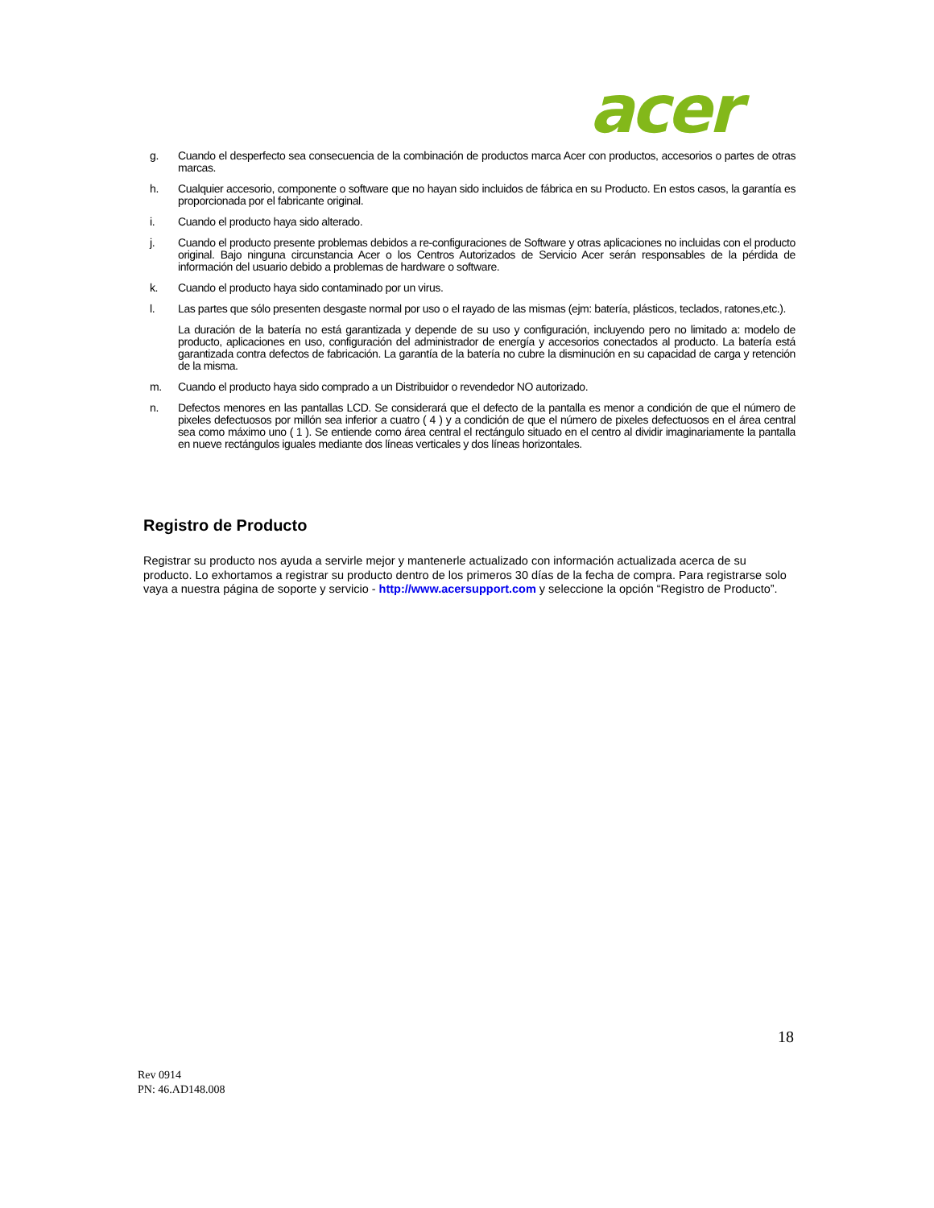acer
g. Cuando el desperfecto sea consecuencia de la combinación de productos marca Acer con productos, accesorios o partes de otras marcas.
h. Cualquier accesorio, componente o software que no hayan sido incluidos de fábrica en su Producto. En estos casos, la garantía es proporcionada por el fabricante original.
i. Cuando el producto haya sido alterado.
j. Cuando el producto presente problemas debidos a re-configuraciones de Software y otras aplicaciones no incluidas con el producto original. Bajo ninguna circunstancia Acer o los Centros Autorizados de Servicio Acer serán responsables de la pérdida de información del usuario debido a problemas de hardware o software.
k. Cuando el producto haya sido contaminado por un virus.
l. Las partes que sólo presenten desgaste normal por uso o el rayado de las mismas (ejm: batería, plásticos, teclados, ratones,etc.).
La duración de la batería no está garantizada y depende de su uso y configuración, incluyendo pero no limitado a: modelo de producto, aplicaciones en uso, configuración del administrador de energía y accesorios conectados al producto. La batería está garantizada contra defectos de fabricación. La garantía de la batería no cubre la disminución en su capacidad de carga y retención de la misma.
m. Cuando el producto haya sido comprado a un Distribuidor o revendedor NO autorizado.
n. Defectos menores en las pantallas LCD. Se considerará que el defecto de la pantalla es menor a condición de que el número de pixeles defectuosos por millón sea inferior a cuatro ( 4 ) y a condición de que el número de pixeles defectuosos en el área central sea como máximo uno ( 1 ). Se entiende como área central el rectángulo situado en el centro al dividir imaginariamente la pantalla en nueve rectángulos iguales mediante dos líneas verticales y dos líneas horizontales.
Registro de Producto
Registrar su producto nos ayuda a servirle mejor y mantenerle actualizado con información actualizada acerca de su producto. Lo exhortamos a registrar su producto dentro de los primeros 30 días de la fecha de compra. Para registrarse solo vaya a nuestra página de soporte y servicio - http://www.acersupport.com y seleccione la opción “Registro de Producto”.
18
Rev 0914
PN: 46.AD148.008